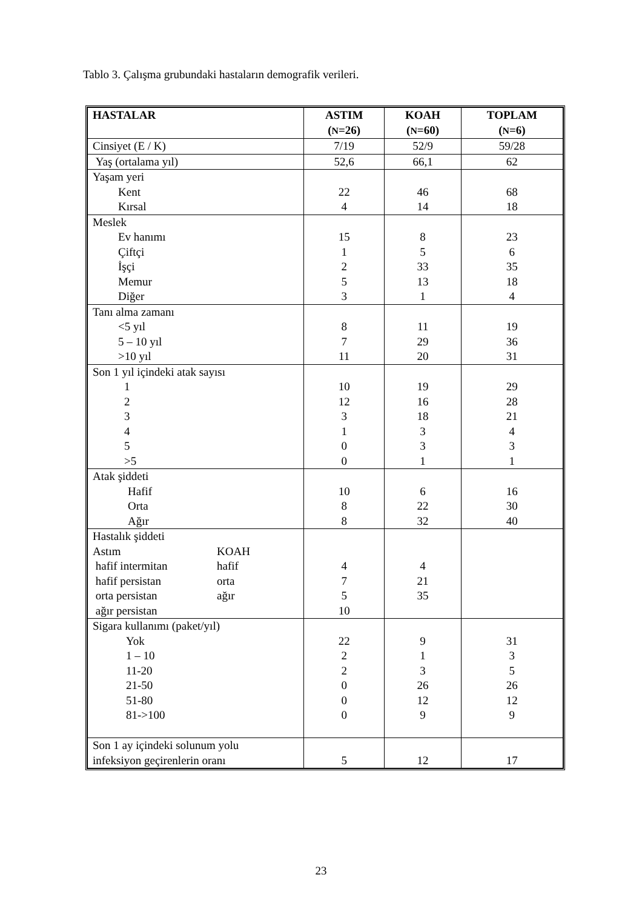Tablo 3. Çalışma grubundaki hastaların demografik verileri.
| HASTALAR | ASTIM ( N =26) | KOAH ( N =60) | TOPLAM ( N =6) |
| --- | --- | --- | --- |
| Cinsiyet (E / K) | 7/19 | 52/9 | 59/28 |
| Yaş (ortalama yıl) | 52,6 | 66,1 | 62 |
| Yaşam yeri Kent Kırsal | 22 4 | 46 14 | 68 18 |
| Meslek Ev hanımı Çiftçi İşçi Memur Diğer | 15 1 2 5 3 | 8 5 33 13 1 | 23 6 35 18 4 |
| Tanı alma zamanı <5 yıl 5 – 10 yıl >10 yıl | 8 7 11 | 11 29 20 | 19 36 31 |
| Son 1 yıl içindeki atak sayısı 1 2 3 4 5 >5 | 10 12 3 1 0 0 | 19 16 18 3 3 1 | 29 28 21 4 3 1 |
| Atak şiddeti Hafif Orta Ağır | 10 8 8 | 6 22 32 | 16 30 40 |
| Hastalık şiddeti Astım KOAH hafif intermitan hafif hafif persistan orta orta persistan ağır ağır persistan | 4 7 5 10 | 4 21 35 | |
| Sigara kullanımı (paket/yıl) Yok 1 – 10 11-20 21-50 51-80 81->100 | 22 2 2 0 0 0 | 9 1 3 26 12 9 | 31 3 5 26 12 9 |
| Son 1 ay içindeki solunum yolu infeksiyon geçirenlerin oranı | 5 | 12 | 17 |
23